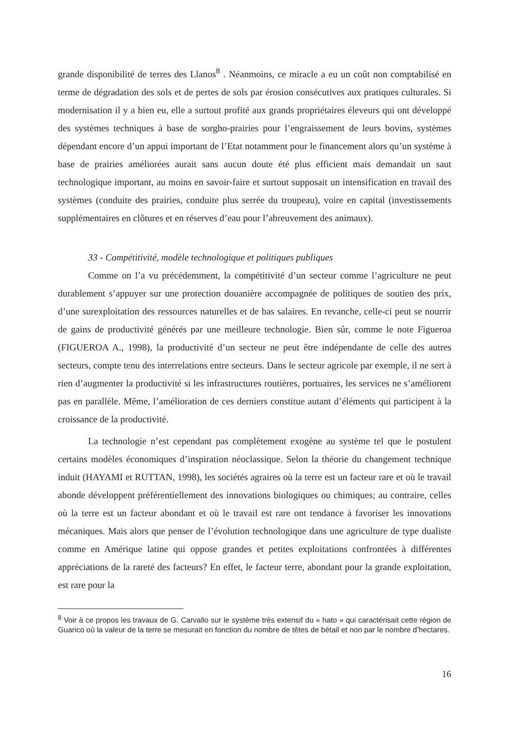grande disponibilité de terres des Llanos<sup>8</sup> . Néanmoins, ce miracle a eu un coût non comptabilisé en terme de dégradation des sols et de pertes de sols par érosion consécutives aux pratiques culturales. Si modernisation il y a bien eu, elle a surtout profité aux grands propriétaires éleveurs qui ont développé des systèmes techniques à base de sorgho-prairies pour l’engraissement de leurs bovins, systèmes dépendant encore d’un appui important de l’Etat notamment pour le financement alors qu’un système à base de prairies améliorées aurait sans aucun doute été plus efficient mais demandait un saut technologique important, au moins en savoir-faire et surtout supposait un intensification en travail des systèmes (conduite des prairies, conduite plus serrée du troupeau), voire en capital (investissements supplémentaires en clôtures et en réserves d’eau pour l’abreuvement des animaux).
33 - Compétitivité, modèle technologique et politiques publiques
Comme on l’a vu précédemment, la compétitivité d’un secteur comme l’agriculture ne peut durablement s’appuyer sur une protection douanière accompagnée de politiques de soutien des prix, d’une surexploitation des ressources naturelles et de bas salaires. En revanche, celle-ci peut se nourrir de gains de productivité générés par une meilleure technologie. Bien sûr, comme le note Figueroa (FIGUEROA A., 1998), la productivité d’un secteur ne peut être indépendante de celle des autres secteurs, compte tenu des interrelations entre secteurs. Dans le secteur agricole par exemple, il ne sert à rien d’augmenter la productivité si les infrastructures routières, portuaires, les services ne s’améliorent pas en parallèle. Même, l’amélioration de ces derniers constitue autant d’éléments qui participent à la croissance de la productivité.
La technologie n’est cependant pas complètement exogène au système tel que le postulent certains modèles économiques d’inspiration néoclassique. Selon la théorie du changement technique induit (HAYAMI et RUTTAN, 1998), les sociétés agraires où la terre est un facteur rare et où le travail abonde développent préférentiellement des innovations biologiques ou chimiques; au contraire, celles où la terre est un facteur abondant et où le travail est rare ont tendance à favoriser les innovations mécaniques. Mais alors que penser de l’évolution technologique dans une agriculture de type dualiste comme en Amérique latine qui oppose grandes et petites exploitations confrontées à différentes appréciations de la rareté des facteurs? En effet, le facteur terre, abondant pour la grande exploitation, est rare pour la
<sup>8</sup> Voir à ce propos les travaux de G. Carvallo sur le système très extensif du « hato » qui caractérisait cette région de Guarico où la valeur de la terre se mesurait en fonction du nombre de têtes de bétail et non par le nombre d’hectares.
16